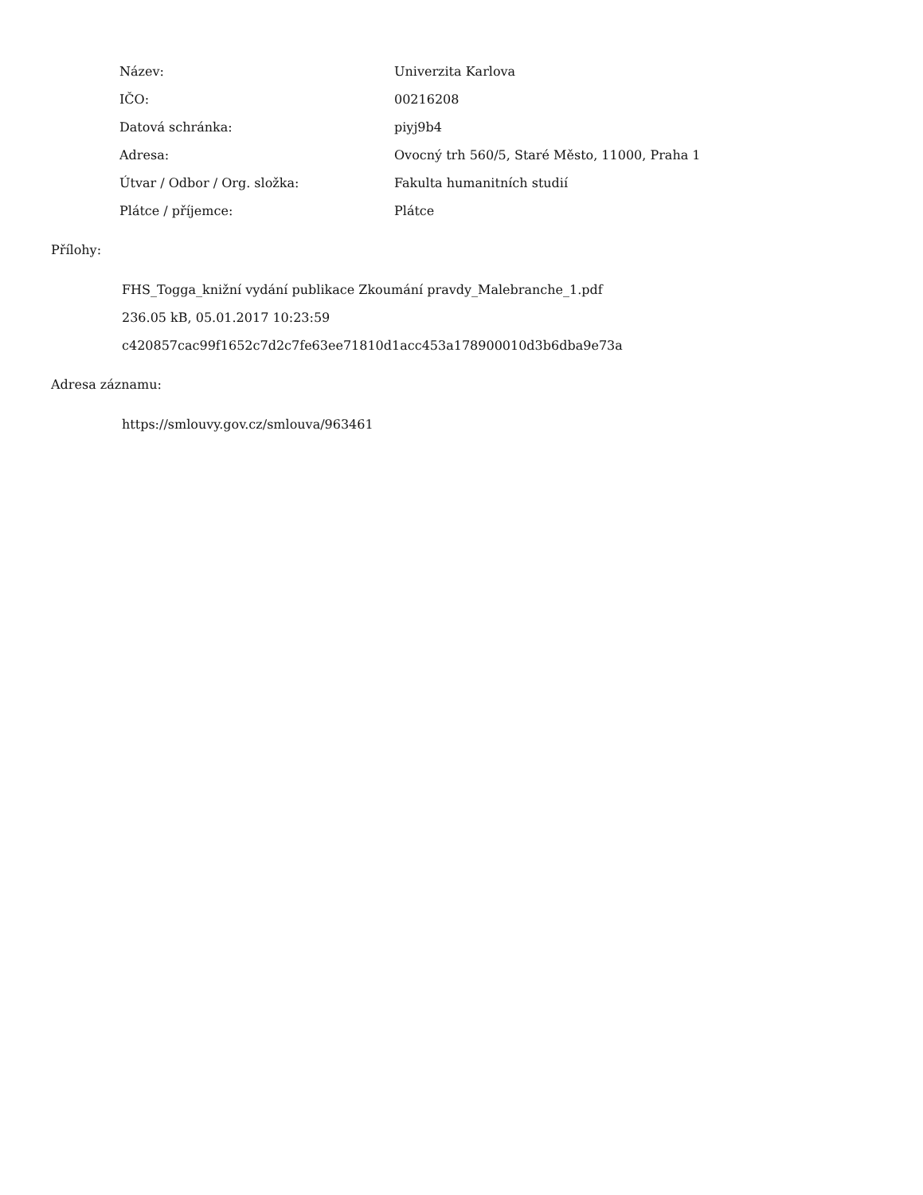| Název: | Univerzita Karlova |
| IČO: | 00216208 |
| Datová schránka: | piyj9b4 |
| Adresa: | Ovocný trh 560/5, Staré Město, 11000, Praha 1 |
| Útvar / Odbor / Org. složka: | Fakulta humanitních studií |
| Plátce / příjemce: | Plátce |
Přílohy:
FHS_Togga_knižní vydání publikace Zkoumání pravdy_Malebranche_1.pdf
236.05 kB, 05.01.2017 10:23:59
c420857cac99f1652c7d2c7fe63ee71810d1acc453a178900010d3b6dba9e73a
Adresa záznamu:
https://smlouvy.gov.cz/smlouva/963461